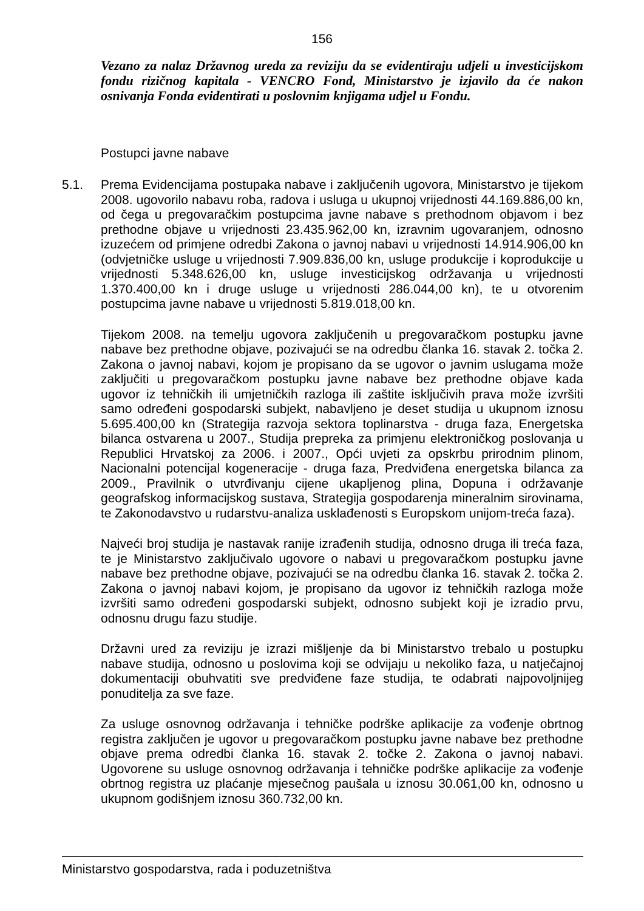156
Vezano za nalaz Državnog ureda za reviziju da se evidentiraju udjeli u investicijskom fondu rizičnog kapitala - VENCRO Fond, Ministarstvo je izjavilo da će nakon osnivanja Fonda evidentirati u poslovnim knjigama udjel u Fondu.
Postupci javne nabave
5.1. Prema Evidencijama postupaka nabave i zaključenih ugovora, Ministarstvo je tijekom 2008. ugovorilo nabavu roba, radova i usluga u ukupnoj vrijednosti 44.169.886,00 kn, od čega u pregovaračkim postupcima javne nabave s prethodnom objavom i bez prethodne objave u vrijednosti 23.435.962,00 kn, izravnim ugovaranjem, odnosno izuzećem od primjene odredbi Zakona o javnoj nabavi u vrijednosti 14.914.906,00 kn (odvjetničke usluge u vrijednosti 7.909.836,00 kn, usluge produkcije i koprodukcije u vrijednosti 5.348.626,00 kn, usluge investicijskog održavanja u vrijednosti 1.370.400,00 kn i druge usluge u vrijednosti 286.044,00 kn), te u otvorenim postupcima javne nabave u vrijednosti 5.819.018,00 kn.
Tijekom 2008. na temelju ugovora zaključenih u pregovaračkom postupku javne nabave bez prethodne objave, pozivajući se na odredbu članka 16. stavak 2. točka 2. Zakona o javnoj nabavi, kojom je propisano da se ugovor o javnim uslugama može zaključiti u pregovaračkom postupku javne nabave bez prethodne objave kada ugovor iz tehničkih ili umjetničkih razloga ili zaštite isključivih prava može izvršiti samo određeni gospodarski subjekt, nabavljeno je deset studija u ukupnom iznosu 5.695.400,00 kn (Strategija razvoja sektora toplinarstva - druga faza, Energetska bilanca ostvarena u 2007., Studija prepreka za primjenu elektroničkog poslovanja u Republici Hrvatskoj za 2006. i 2007., Opći uvjeti za opskrbu prirodnim plinom, Nacionalni potencijal kogeneracije - druga faza, Predviđena energetska bilanca za 2009., Pravilnik o utvrđivanju cijene ukapljenog plina, Dopuna i održavanje geografskog informacijskog sustava, Strategija gospodarenja mineralnim sirovinama, te Zakonodavstvo u rudarstvu-analiza usklađenosti s Europskom unijom-treća faza).
Najveći broj studija je nastavak ranije izrađenih studija, odnosno druga ili treća faza, te je Ministarstvo zaključivalo ugovore o nabavi u pregovaračkom postupku javne nabave bez prethodne objave, pozivajući se na odredbu članka 16. stavak 2. točka 2. Zakona o javnoj nabavi kojom, je propisano da ugovor iz tehničkih razloga može izvršiti samo određeni gospodarski subjekt, odnosno subjekt koji je izradio prvu, odnosnu drugu fazu studije.
Državni ured za reviziju je izrazi mišljenje da bi Ministarstvo trebalo u postupku nabave studija, odnosno u poslovima koji se odvijaju u nekoliko faza, u natječajnoj dokumentaciji obuhvatiti sve predviđene faze studija, te odabrati najpovoljnijeg ponuditelja za sve faze.
Za usluge osnovnog održavanja i tehničke podrške aplikacije za vođenje obrtnog registra zaključen je ugovor u pregovaračkom postupku javne nabave bez prethodne objave prema odredbi članka 16. stavak 2. točke 2. Zakona o javnoj nabavi. Ugovorene su usluge osnovnog održavanja i tehničke podrške aplikacije za vođenje obrtnog registra uz plaćanje mjesečnog paušala u iznosu 30.061,00 kn, odnosno u ukupnom godišnjem iznosu 360.732,00 kn.
Ministarstvo gospodarstva, rada i poduzetništva